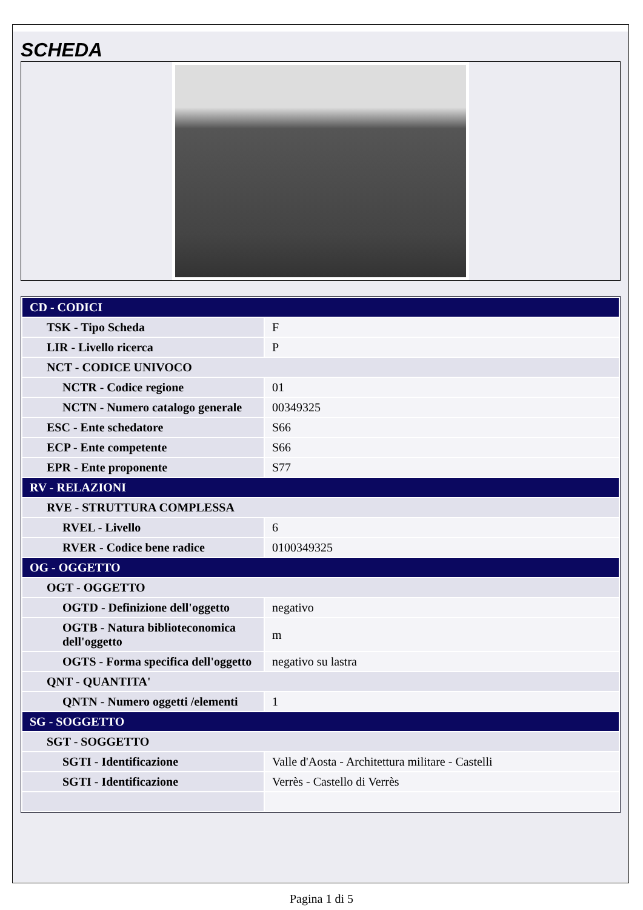SCHEDA
| CD - CODICI | |
| TSK - Tipo Scheda | F |
| LIR - Livello ricerca | P |
| NCT - CODICE UNIVOCO | |
| NCTR - Codice regione | 01 |
| NCTN - Numero catalogo generale | 00349325 |
| ESC - Ente schedatore | S66 |
| ECP - Ente competente | S66 |
| EPR - Ente proponente | S77 |
| RV - RELAZIONI | |
| RVE - STRUTTURA COMPLESSA | |
| RVEL - Livello | 6 |
| RVER - Codice bene radice | 0100349325 |
| OG - OGGETTO | |
| OGT - OGGETTO | |
| OGTD - Definizione dell'oggetto | negativo |
| OGTB - Natura biblioteconomica dell'oggetto | m |
| OGTS - Forma specifica dell'oggetto | negativo su lastra |
| QNT - QUANTITA' | |
| QNTN - Numero oggetti /elementi | 1 |
| SG - SOGGETTO | |
| SGT - SOGGETTO | |
| SGTI - Identificazione | Valle d'Aosta - Architettura militare - Castelli |
| SGTI - Identificazione | Verrès - Castello di Verrès |
Pagina 1 di 5